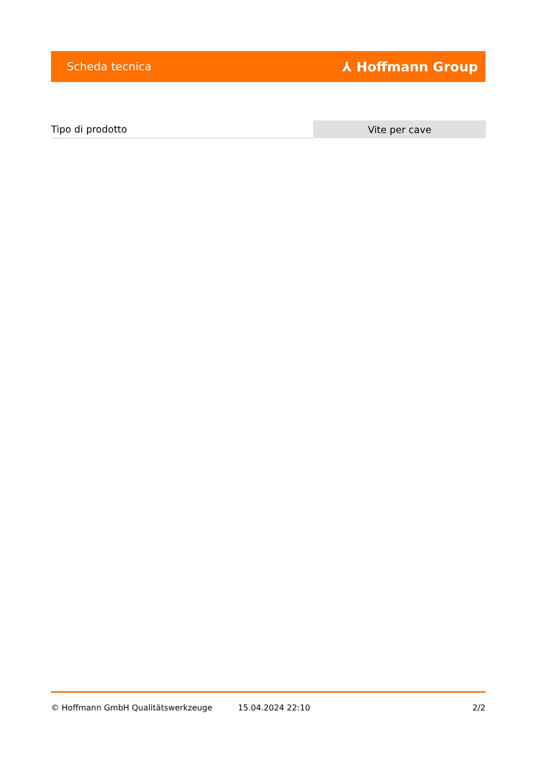Scheda tecnica ⅄ Hoffmann Group
| Tipo di prodotto | Vite per cave |
© Hoffmann GmbH Qualitätswerkzeuge 15.04.2024 22:10 2/2